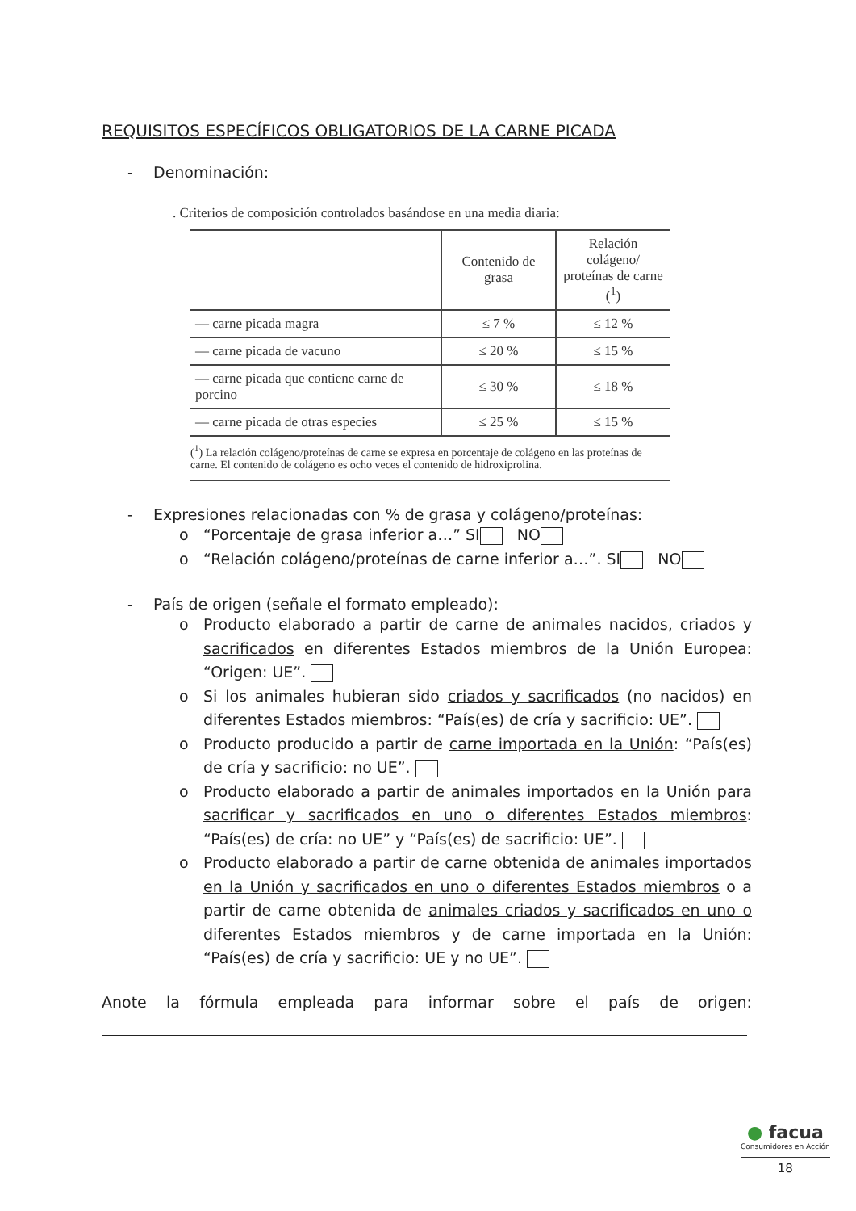REQUISITOS ESPECÍFICOS OBLIGATORIOS DE LA CARNE PICADA
- Denominación:
. Criterios de composición controlados basándose en una media diaria:
| | Contenido de grasa | Relación colágeno/ proteínas de carne (<sup>1</sup>) |
| --- | --- | --- |
| — carne picada magra | ≤ 7 % | ≤ 12 % |
| — carne picada de vacuno | ≤ 20 % | ≤ 15 % |
| — carne picada que contiene carne de porcino | ≤ 30 % | ≤ 18 % |
| — carne picada de otras especies | ≤ 25 % | ≤ 15 % |
(<sup>1</sup>) La relación colágeno/proteínas de carne se expresa en porcentaje de colágeno en las proteínas de carne. El contenido de colágeno es ocho veces el contenido de hidroxiprolina.
- Expresiones relacionadas con % de grasa y colágeno/proteínas:
o “Porcentaje de grasa inferior a…” SI NO
o “Relación colágeno/proteínas de carne inferior a…”. SI NO
- País de origen (señale el formato empleado):
o Producto elaborado a partir de carne de animales nacidos, criados y sacrificados en diferentes Estados miembros de la Unión Europea: “Origen: UE”.
o Si los animales hubieran sido criados y sacrificados (no nacidos) en diferentes Estados miembros: “País(es) de cría y sacrificio: UE”.
o Producto producido a partir de carne importada en la Unión: “País(es) de cría y sacrificio: no UE”.
o Producto elaborado a partir de animales importados en la Unión para sacrificar y sacrificados en uno o diferentes Estados miembros: “País(es) de cría: no UE” y “País(es) de sacrificio: UE”.
o Producto elaborado a partir de carne obtenida de animales importados en la Unión y sacrificados en uno o diferentes Estados miembros o a partir de carne obtenida de animales criados y sacrificados en uno o diferentes Estados miembros y de carne importada en la Unión: “País(es) de cría y sacrificio: UE y no UE”.
Anote la fórmula empleada para informar sobre el país de origen:
● facua
Consumidores en Acción
18